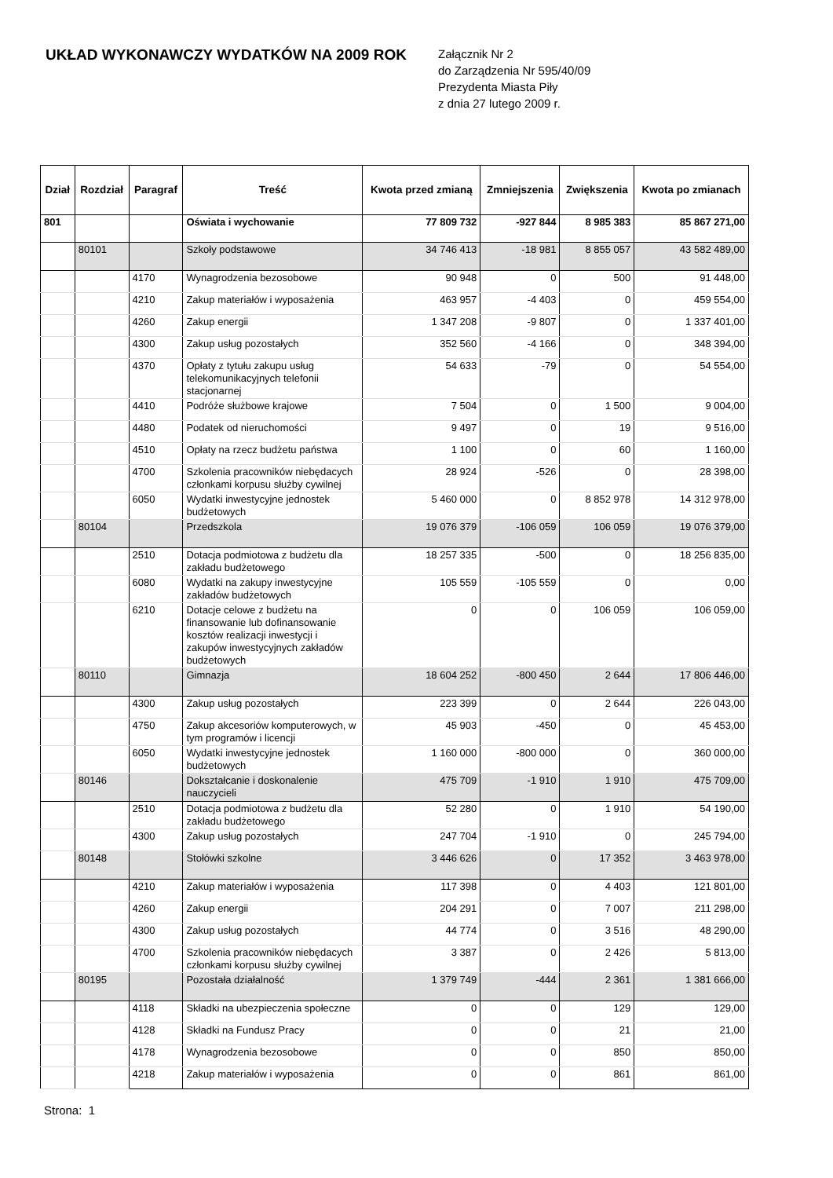UKŁAD WYKONAWCZY WYDATKÓW NA 2009 ROK
Załącznik Nr 2
do Zarządzenia Nr 595/40/09
Prezydenta Miasta Piły
z dnia 27 lutego 2009 r.
| Dział | Rozdział | Paragraf | Treść | Kwota przed zmianą | Zmniejszenia | Zwiększenia | Kwota po zmianach |
| --- | --- | --- | --- | --- | --- | --- | --- |
| 801 | | | Oświata i wychowanie | 77 809 732 | -927 844 | 8 985 383 | 85 867 271,00 |
| | 80101 | | Szkoły podstawowe | 34 746 413 | -18 981 | 8 855 057 | 43 582 489,00 |
| | | 4170 | Wynagrodzenia bezosobowe | 90 948 | 0 | 500 | 91 448,00 |
| | | 4210 | Zakup materiałów i wyposażenia | 463 957 | -4 403 | 0 | 459 554,00 |
| | | 4260 | Zakup energii | 1 347 208 | -9 807 | 0 | 1 337 401,00 |
| | | 4300 | Zakup usług pozostałych | 352 560 | -4 166 | 0 | 348 394,00 |
| | | 4370 | Opłaty z tytułu zakupu usług telekomunikacyjnych telefonii stacjonarnej | 54 633 | -79 | 0 | 54 554,00 |
| | | 4410 | Podróże służbowe krajowe | 7 504 | 0 | 1 500 | 9 004,00 |
| | | 4480 | Podatek od nieruchomości | 9 497 | 0 | 19 | 9 516,00 |
| | | 4510 | Opłaty na rzecz budżetu państwa | 1 100 | 0 | 60 | 1 160,00 |
| | | 4700 | Szkolenia pracowników niebędacych członkami korpusu służby cywilnej | 28 924 | -526 | 0 | 28 398,00 |
| | | 6050 | Wydatki inwestycyjne jednostek budżetowych | 5 460 000 | 0 | 8 852 978 | 14 312 978,00 |
| | 80104 | | Przedszkola | 19 076 379 | -106 059 | 106 059 | 19 076 379,00 |
| | | 2510 | Dotacja podmiotowa z budżetu dla zakładu budżetowego | 18 257 335 | -500 | 0 | 18 256 835,00 |
| | | 6080 | Wydatki na zakupy inwestycyjne zakładów budżetowych | 105 559 | -105 559 | 0 | 0,00 |
| | | 6210 | Dotacje celowe z budżetu na finansowanie lub dofinansowanie kosztów realizacji inwestycji i zakupów inwestycyjnych zakładów budżetowych | 0 | 0 | 106 059 | 106 059,00 |
| | 80110 | | Gimnazja | 18 604 252 | -800 450 | 2 644 | 17 806 446,00 |
| | | 4300 | Zakup usług pozostałych | 223 399 | 0 | 2 644 | 226 043,00 |
| | | 4750 | Zakup akcesoriów komputerowych, w tym programów i licencji | 45 903 | -450 | 0 | 45 453,00 |
| | | 6050 | Wydatki inwestycyjne jednostek budżetowych | 1 160 000 | -800 000 | 0 | 360 000,00 |
| | 80146 | | Dokształcanie i doskonalenie nauczycieli | 475 709 | -1 910 | 1 910 | 475 709,00 |
| | | 2510 | Dotacja podmiotowa z budżetu dla zakładu budżetowego | 52 280 | 0 | 1 910 | 54 190,00 |
| | | 4300 | Zakup usług pozostałych | 247 704 | -1 910 | 0 | 245 794,00 |
| | 80148 | | Stołówki szkolne | 3 446 626 | 0 | 17 352 | 3 463 978,00 |
| | | 4210 | Zakup materiałów i wyposażenia | 117 398 | 0 | 4 403 | 121 801,00 |
| | | 4260 | Zakup energii | 204 291 | 0 | 7 007 | 211 298,00 |
| | | 4300 | Zakup usług pozostałych | 44 774 | 0 | 3 516 | 48 290,00 |
| | | 4700 | Szkolenia pracowników niebędacych członkami korpusu służby cywilnej | 3 387 | 0 | 2 426 | 5 813,00 |
| | 80195 | | Pozostała działalność | 1 379 749 | -444 | 2 361 | 1 381 666,00 |
| | | 4118 | Składki na ubezpieczenia społeczne | 0 | 0 | 129 | 129,00 |
| | | 4128 | Składki na Fundusz Pracy | 0 | 0 | 21 | 21,00 |
| | | 4178 | Wynagrodzenia bezosobowe | 0 | 0 | 850 | 850,00 |
| | | 4218 | Zakup materiałów i wyposażenia | 0 | 0 | 861 | 861,00 |
Strona: 1